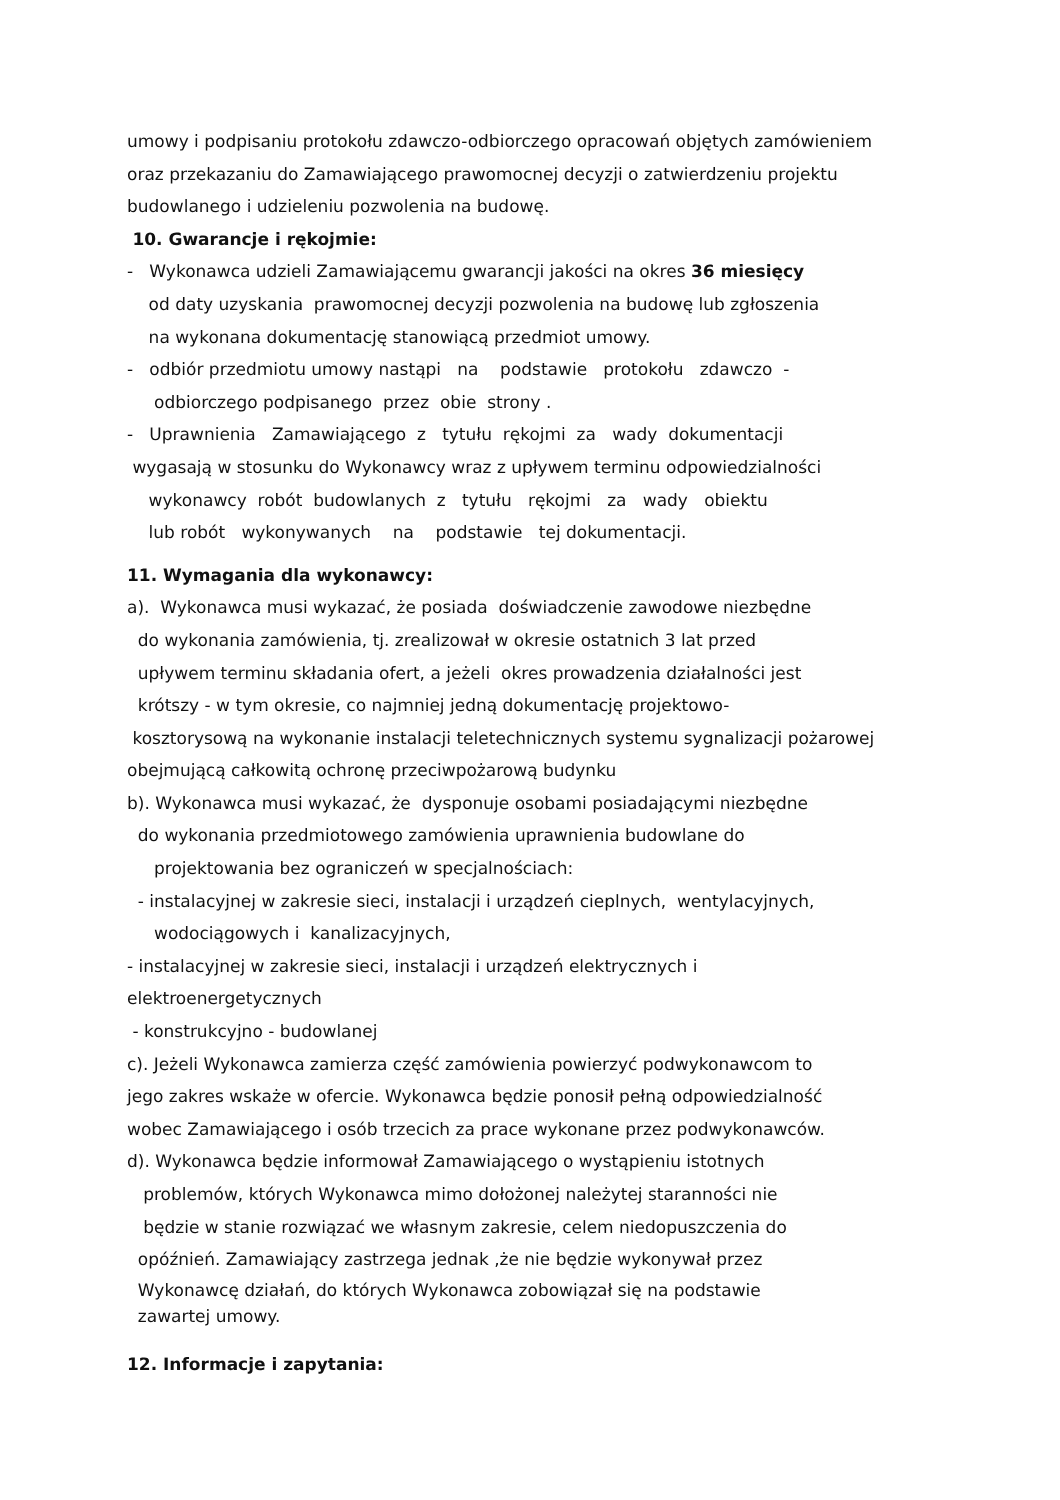umowy i podpisaniu protokołu zdawczo-odbiorczego opracowań objętych zamówieniem
oraz przekazaniu do Zamawiającego prawomocnej decyzji o zatwierdzeniu projektu
budowlanego i udzieleniu pozwolenia na budowę.
10. Gwarancje i rękojmie:
- Wykonawca udzieli Zamawiającemu gwarancji jakości na okres 36 miesięcy
od daty uzyskania prawomocnej decyzji pozwolenia na budowę lub zgłoszenia
na wykonana dokumentację stanowiącą przedmiot umowy.
- odbiór przedmiotu umowy nastąpi na podstawie protokołu zdawczo -
odbiorczego podpisanego przez obie strony .
- Uprawnienia Zamawiającego z tytułu rękojmi za wady dokumentacji
wygasają w stosunku do Wykonawcy wraz z upływem terminu odpowiedzialności
wykonawcy robót budowlanych z tytułu rękojmi za wady obiektu
lub robót wykonywanych na podstawie tej dokumentacji.
11. Wymagania dla wykonawcy:
a). Wykonawca musi wykazać, że posiada doświadczenie zawodowe niezbędne
do wykonania zamówienia, tj. zrealizował w okresie ostatnich 3 lat przed
upływem terminu składania ofert, a jeżeli okres prowadzenia działalności jest
krótszy - w tym okresie, co najmniej jedną dokumentację projektowo-
kosztorysową na wykonanie instalacji teletechnicznych systemu sygnalizacji pożarowej
obejmującą całkowitą ochronę przeciwpożarową budynku
b). Wykonawca musi wykazać, że dysponuje osobami posiadającymi niezbędne
do wykonania przedmiotowego zamówienia uprawnienia budowlane do
projektowania bez ograniczeń w specjalnościach:
- instalacyjnej w zakresie sieci, instalacji i urządzeń cieplnych, wentylacyjnych,
wodociągowych i kanalizacyjnych,
- instalacyjnej w zakresie sieci, instalacji i urządzeń elektrycznych i
elektroenergetycznych
- konstrukcyjno - budowlanej
c). Jeżeli Wykonawca zamierza część zamówienia powierzyć podwykonawcom to
jego zakres wskaże w ofercie. Wykonawca będzie ponosił pełną odpowiedzialność
wobec Zamawiającego i osób trzecich za prace wykonane przez podwykonawców.
d). Wykonawca będzie informował Zamawiającego o wystąpieniu istotnych
problemów, których Wykonawca mimo dołożonej należytej staranności nie
będzie w stanie rozwiązać we własnym zakresie, celem niedopuszczenia do
opóźnień. Zamawiający zastrzega jednak ,że nie będzie wykonywał przez
Wykonawcę działań, do których Wykonawca zobowiązał się na podstawie
zawartej umowy.
12. Informacje i zapytania: